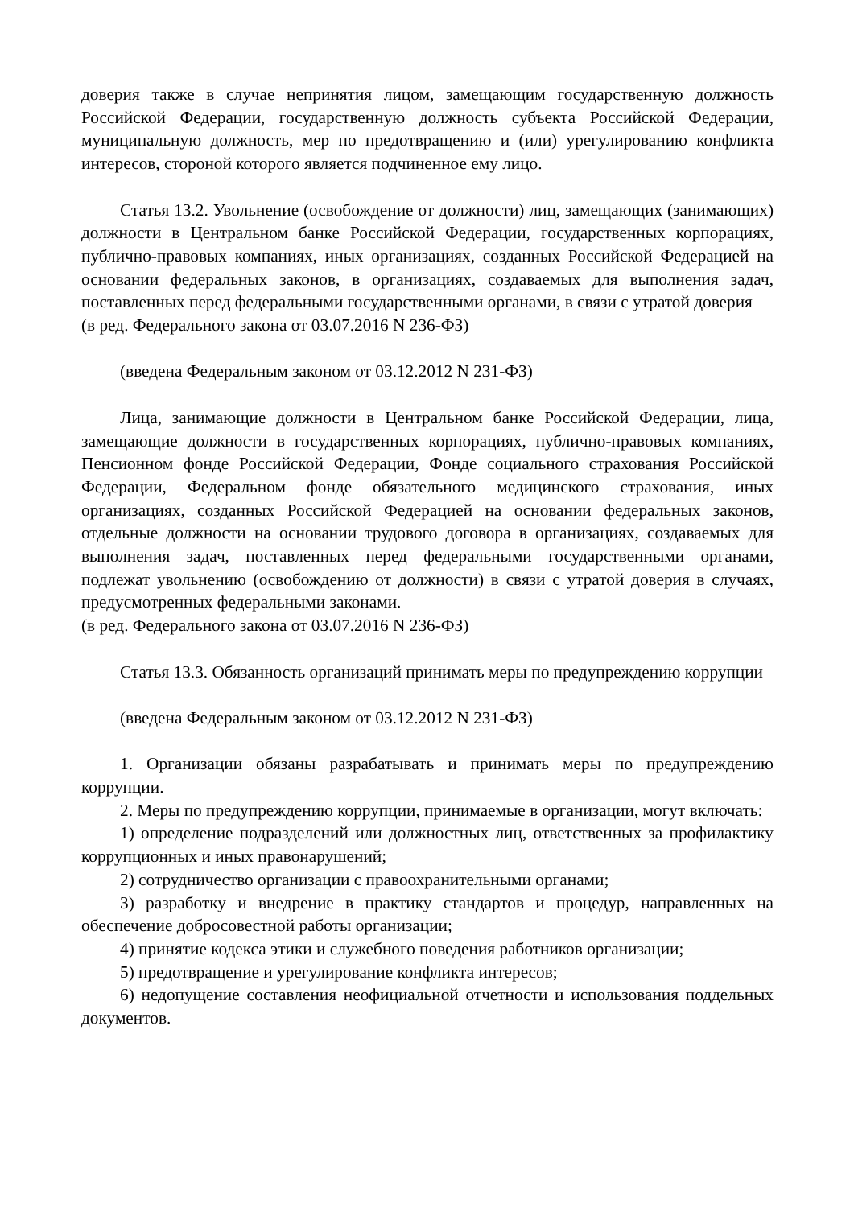доверия также в случае непринятия лицом, замещающим государственную должность Российской Федерации, государственную должность субъекта Российской Федерации, муниципальную должность, мер по предотвращению и (или) урегулированию конфликта интересов, стороной которого является подчиненное ему лицо.
Статья 13.2. Увольнение (освобождение от должности) лиц, замещающих (занимающих) должности в Центральном банке Российской Федерации, государственных корпорациях, публично-правовых компаниях, иных организациях, созданных Российской Федерацией на основании федеральных законов, в организациях, создаваемых для выполнения задач, поставленных перед федеральными государственными органами, в связи с утратой доверия
(в ред. Федерального закона от 03.07.2016 N 236-ФЗ)
(введена Федеральным законом от 03.12.2012 N 231-ФЗ)
Лица, занимающие должности в Центральном банке Российской Федерации, лица, замещающие должности в государственных корпорациях, публично-правовых компаниях, Пенсионном фонде Российской Федерации, Фонде социального страхования Российской Федерации, Федеральном фонде обязательного медицинского страхования, иных организациях, созданных Российской Федерацией на основании федеральных законов, отдельные должности на основании трудового договора в организациях, создаваемых для выполнения задач, поставленных перед федеральными государственными органами, подлежат увольнению (освобождению от должности) в связи с утратой доверия в случаях, предусмотренных федеральными законами.
(в ред. Федерального закона от 03.07.2016 N 236-ФЗ)
Статья 13.3. Обязанность организаций принимать меры по предупреждению коррупции
(введена Федеральным законом от 03.12.2012 N 231-ФЗ)
1. Организации обязаны разрабатывать и принимать меры по предупреждению коррупции.
2. Меры по предупреждению коррупции, принимаемые в организации, могут включать:
1) определение подразделений или должностных лиц, ответственных за профилактику коррупционных и иных правонарушений;
2) сотрудничество организации с правоохранительными органами;
3) разработку и внедрение в практику стандартов и процедур, направленных на обеспечение добросовестной работы организации;
4) принятие кодекса этики и служебного поведения работников организации;
5) предотвращение и урегулирование конфликта интересов;
6) недопущение составления неофициальной отчетности и использования поддельных документов.